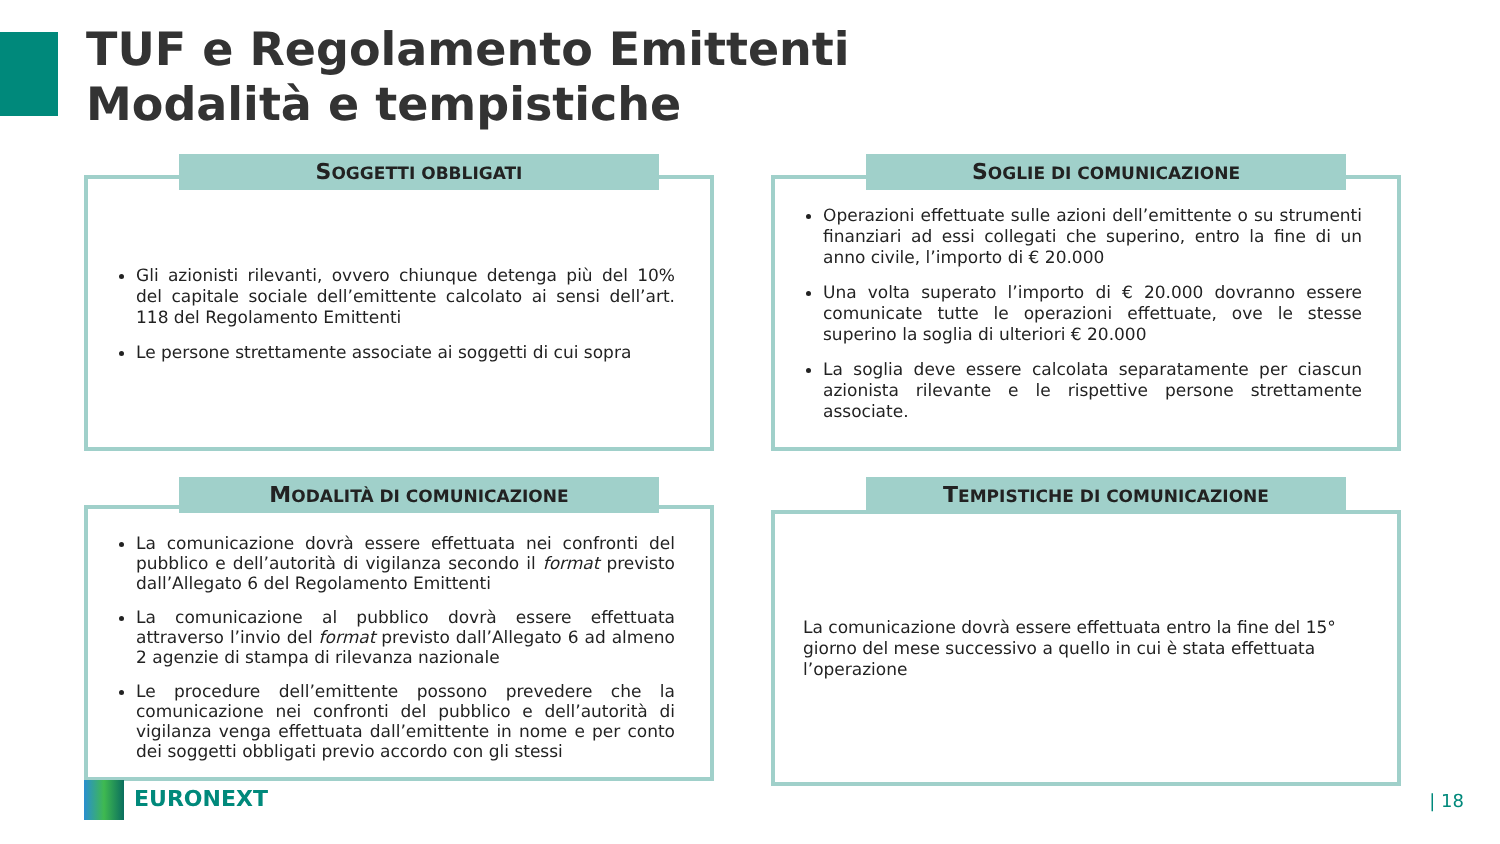TUF e Regolamento Emittenti
Modalità e tempistiche
SOGGETTI OBBLIGATI
Gli azionisti rilevanti, ovvero chiunque detenga più del 10% del capitale sociale dell’emittente calcolato ai sensi dell’art. 118 del Regolamento Emittenti
Le persone strettamente associate ai soggetti di cui sopra
SOGLIE DI COMUNICAZIONE
Operazioni effettuate sulle azioni dell’emittente o su strumenti finanziari ad essi collegati che superino, entro la fine di un anno civile, l’importo di € 20.000
Una volta superato l’importo di € 20.000 dovranno essere comunicate tutte le operazioni effettuate, ove le stesse superino la soglia di ulteriori € 20.000
La soglia deve essere calcolata separatamente per ciascun azionista rilevante e le rispettive persone strettamente associate.
MODALITÀ DI COMUNICAZIONE
La comunicazione dovrà essere effettuata nei confronti del pubblico e dell’autorità di vigilanza secondo il format previsto dall’Allegato 6 del Regolamento Emittenti
La comunicazione al pubblico dovrà essere effettuata attraverso l’invio del format previsto dall’Allegato 6 ad almeno 2 agenzie di stampa di rilevanza nazionale
Le procedure dell’emittente possono prevedere che la comunicazione nei confronti del pubblico e dell’autorità di vigilanza venga effettuata dall’emittente in nome e per conto dei soggetti obbligati previo accordo con gli stessi
TEMPISTICHE DI COMUNICAZIONE
La comunicazione dovrà essere effettuata entro la fine del 15° giorno del mese successivo a quello in cui è stata effettuata l’operazione
EURONEXT | 18